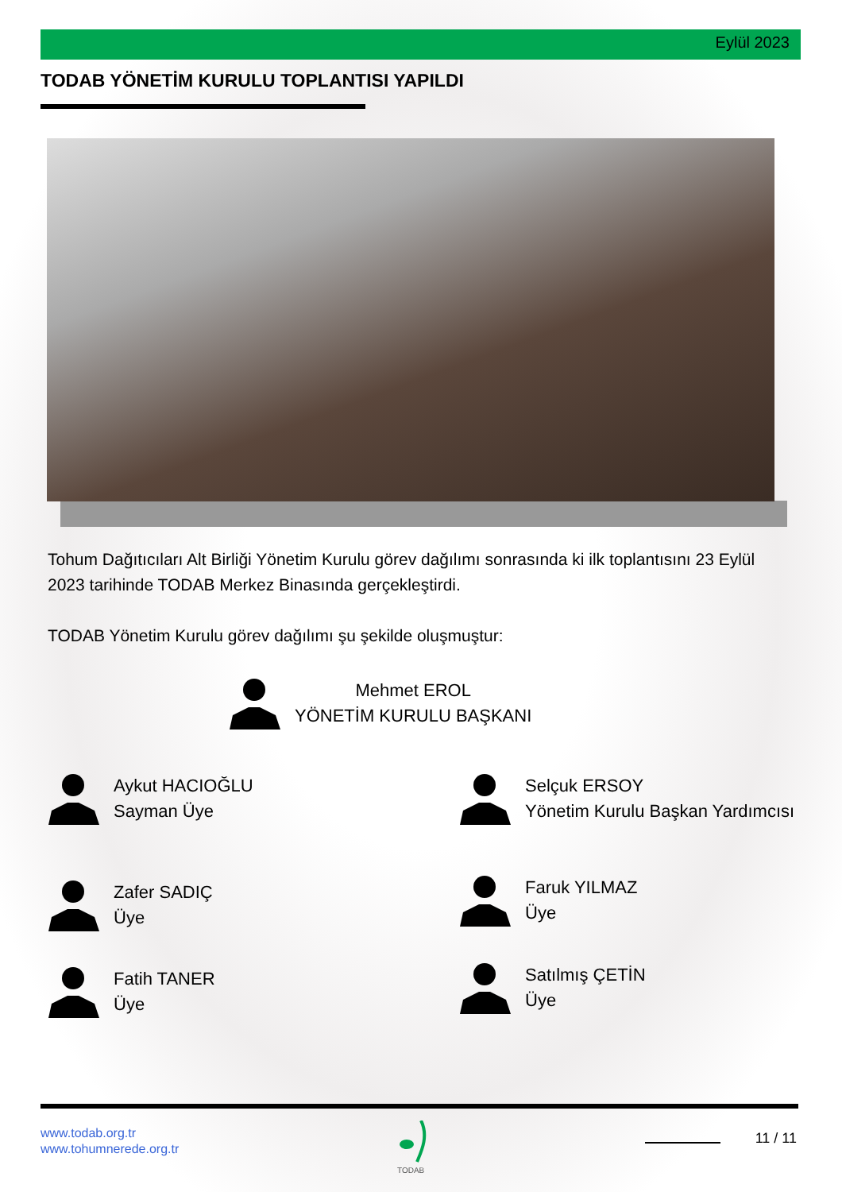Eylül 2023
TODAB YÖNETİM KURULU TOPLANTISI YAPILDI
Tohum Dağıtıcıları Alt Birliği Yönetim Kurulu görev dağılımı sonrasında ki ilk toplantısını 23 Eylül 2023 tarihinde TODAB Merkez Binasında gerçekleştirdi.
TODAB Yönetim Kurulu görev dağılımı şu şekilde oluşmuştur:
Mehmet EROL
YÖNETİM KURULU BAŞKANI
Aykut HACIOĞLU
Sayman Üye
Selçuk ERSOY
Yönetim Kurulu Başkan Yardımcısı
Zafer SADIÇ
Üye
Faruk YILMAZ
Üye
Fatih TANER
Üye
Satılmış ÇETİN
Üye
www.todab.org.tr
www.tohumnerede.org.tr
TODAB 11 / 11